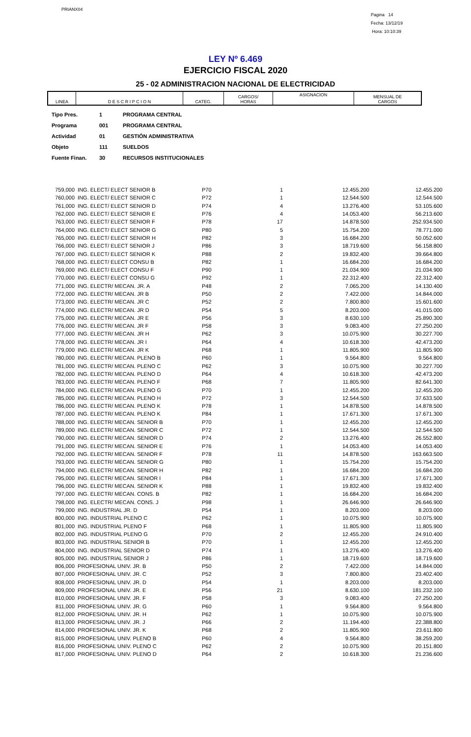PRIANX04
Pagina 14
Fecha: 13/12/19
Hora: 10:10:39
LEY Nº 6.469
EJERCICIO FISCAL 2020
25 - 02 ADMINISTRACION NACIONAL DE ELECTRICIDAD
| LINEA | D E S C R I P C I O N | CATEG. | CARGOS/ HORAS | ASIGNACION | MENSUAL DE CARGOS |
| --- | --- | --- | --- | --- | --- |
| Tipo Pres. | 1 | PROGRAMA CENTRAL |
| Programa | 001 | PROGRAMA CENTRAL |
| Actividad | 01 | GESTIÓN ADMINISTRATIVA |
| Objeto | 111 | SUELDOS |
| Fuente Finan. | 30 | RECURSOS INSTITUCIONALES |
| 759,000 | ING. ELECT/ ELECT SENIOR B | P70 | 1 | 12.455.200 | 12.455.200 |
| 760,000 | ING. ELECT/ ELECT SENIOR C | P72 | 1 | 12.544.500 | 12.544.500 |
| 761,000 | ING. ELECT/ ELECT SENIOR D | P74 | 4 | 13.276.400 | 53.105.600 |
| 762,000 | ING. ELECT/ ELECT SENIOR E | P76 | 4 | 14.053.400 | 56.213.600 |
| 763,000 | ING. ELECT/ ELECT SENIOR F | P78 | 17 | 14.878.500 | 252.934.500 |
| 764,000 | ING. ELECT/ ELECT SENIOR G | P80 | 5 | 15.754.200 | 78.771.000 |
| 765,000 | ING. ELECT/ ELECT SENIOR H | P82 | 3 | 16.684.200 | 50.052.600 |
| 766,000 | ING. ELECT/ ELECT SENIOR J | P86 | 3 | 18.719.600 | 56.158.800 |
| 767,000 | ING. ELECT/ ELECT SENIOR K | P88 | 2 | 19.832.400 | 39.664.800 |
| 768,000 | ING. ELECT/ ELECT CONSU B | P82 | 1 | 16.684.200 | 16.684.200 |
| 769,000 | ING. ELECT/ ELECT CONSU F | P90 | 1 | 21.034.900 | 21.034.900 |
| 770,000 | ING. ELECT/ ELECT CONSU G | P92 | 1 | 22.312.400 | 22.312.400 |
| 771,000 | ING. ELECTR/ MECAN. JR. A | P48 | 2 | 7.065.200 | 14.130.400 |
| 772,000 | ING. ELECTR/ MECAN. JR B | P50 | 2 | 7.422.000 | 14.844.000 |
| 773,000 | ING. ELECTR/ MECAN. JR C | P52 | 2 | 7.800.800 | 15.601.600 |
| 774,000 | ING. ELECTR/ MECAN. JR D | P54 | 5 | 8.203.000 | 41.015.000 |
| 775,000 | ING. ELECTR/ MECAN. JR E | P56 | 3 | 8.630.100 | 25.890.300 |
| 776,000 | ING. ELECTR/ MECAN. JR F | P58 | 3 | 9.083.400 | 27.250.200 |
| 777,000 | ING. ELECTR/ MECAN. JR H | P62 | 3 | 10.075.900 | 30.227.700 |
| 778,000 | ING. ELECTR/ MECAN. JR I | P64 | 4 | 10.618.300 | 42.473.200 |
| 779,000 | ING. ELECTR/ MECAN. JR K | P68 | 1 | 11.805.900 | 11.805.900 |
| 780,000 | ING. ELECTR/ MECAN. PLENO B | P60 | 1 | 9.564.800 | 9.564.800 |
| 781,000 | ING. ELECTR/ MECAN. PLENO C | P62 | 3 | 10.075.900 | 30.227.700 |
| 782,000 | ING. ELECTR/ MECAN. PLENO D | P64 | 4 | 10.618.300 | 42.473.200 |
| 783,000 | ING. ELECTR/ MECAN. PLENO F | P68 | 7 | 11.805.900 | 82.641.300 |
| 784,000 | ING. ELECTR/ MECAN. PLENO G | P70 | 1 | 12.455.200 | 12.455.200 |
| 785,000 | ING. ELECTR/ MECAN. PLENO H | P72 | 3 | 12.544.500 | 37.633.500 |
| 786,000 | ING. ELECTR/ MECAN. PLENO K | P78 | 1 | 14.878.500 | 14.878.500 |
| 787,000 | ING. ELECTR/ MECAN. PLENO K | P84 | 1 | 17.671.300 | 17.671.300 |
| 788,000 | ING. ELECTR/ MECAN. SENIOR B | P70 | 1 | 12.455.200 | 12.455.200 |
| 789,000 | ING. ELECTR/ MECAN. SENIOR C | P72 | 1 | 12.544.500 | 12.544.500 |
| 790,000 | ING. ELECTR/ MECAN. SENIOR D | P74 | 2 | 13.276.400 | 26.552.800 |
| 791,000 | ING. ELECTR/ MECAN. SENIOR E | P76 | 1 | 14.053.400 | 14.053.400 |
| 792,000 | ING. ELECTR/ MECAN. SENIOR F | P78 | 11 | 14.878.500 | 163.663.500 |
| 793,000 | ING. ELECTR/ MECAN. SENIOR G | P80 | 1 | 15.754.200 | 15.754.200 |
| 794,000 | ING. ELECTR/ MECAN. SENIOR H | P82 | 1 | 16.684.200 | 16.684.200 |
| 795,000 | ING. ELECTR/ MECAN. SENIOR I | P84 | 1 | 17.671.300 | 17.671.300 |
| 796,000 | ING. ELECTR/ MECAN. SENIOR K | P88 | 1 | 19.832.400 | 19.832.400 |
| 797,000 | ING. ELECTR/ MECAN. CONS. B | P82 | 1 | 16.684.200 | 16.684.200 |
| 798,000 | ING. ELECTR/ MECAN. CONS. J | P98 | 1 | 26.646.900 | 26.646.900 |
| 799,000 | ING. INDUSTRIAL JR. D | P54 | 1 | 8.203.000 | 8.203.000 |
| 800,000 | ING. INDUSTRIAL PLENO C | P62 | 1 | 10.075.900 | 10.075.900 |
| 801,000 | ING. INDUSTRIAL PLENO F | P68 | 1 | 11.805.900 | 11.805.900 |
| 802,000 | ING. INDUSTRIAL PLENO G | P70 | 2 | 12.455.200 | 24.910.400 |
| 803,000 | ING. INDUSTRIAL SENIOR B | P70 | 1 | 12.455.200 | 12.455.200 |
| 804,000 | ING. INDUSTRIAL SENIOR D | P74 | 1 | 13.276.400 | 13.276.400 |
| 805,000 | ING. INDUSTRIAL SENIOR J | P86 | 1 | 18.719.600 | 18.719.600 |
| 806,000 | PROFESIONAL UNIV. JR. B | P50 | 2 | 7.422.000 | 14.844.000 |
| 807,000 | PROFESIONAL UNIV. JR. C | P52 | 3 | 7.800.800 | 23.402.400 |
| 808,000 | PROFESIONAL UNIV. JR. D | P54 | 1 | 8.203.000 | 8.203.000 |
| 809,000 | PROFESIONAL UNIV. JR. E | P56 | 21 | 8.630.100 | 181.232.100 |
| 810,000 | PROFESIONAL UNIV. JR. F | P58 | 3 | 9.083.400 | 27.250.200 |
| 811,000 | PROFESIONAL UNIV. JR. G | P60 | 1 | 9.564.800 | 9.564.800 |
| 812,000 | PROFESIONAL UNIV. JR. H | P62 | 1 | 10.075.900 | 10.075.900 |
| 813,000 | PROFESIONAL UNIV. JR. J | P66 | 2 | 11.194.400 | 22.388.800 |
| 814,000 | PROFESIONAL UNIV. JR. K | P68 | 2 | 11.805.900 | 23.611.800 |
| 815,000 | PROFESIONAL UNIV. PLENO B | P60 | 4 | 9.564.800 | 38.259.200 |
| 816,000 | PROFESIONAL UNIV. PLENO C | P62 | 2 | 10.075.900 | 20.151.800 |
| 817,000 | PROFESIONAL UNIV. PLENO D | P64 | 2 | 10.618.300 | 21.236.600 |